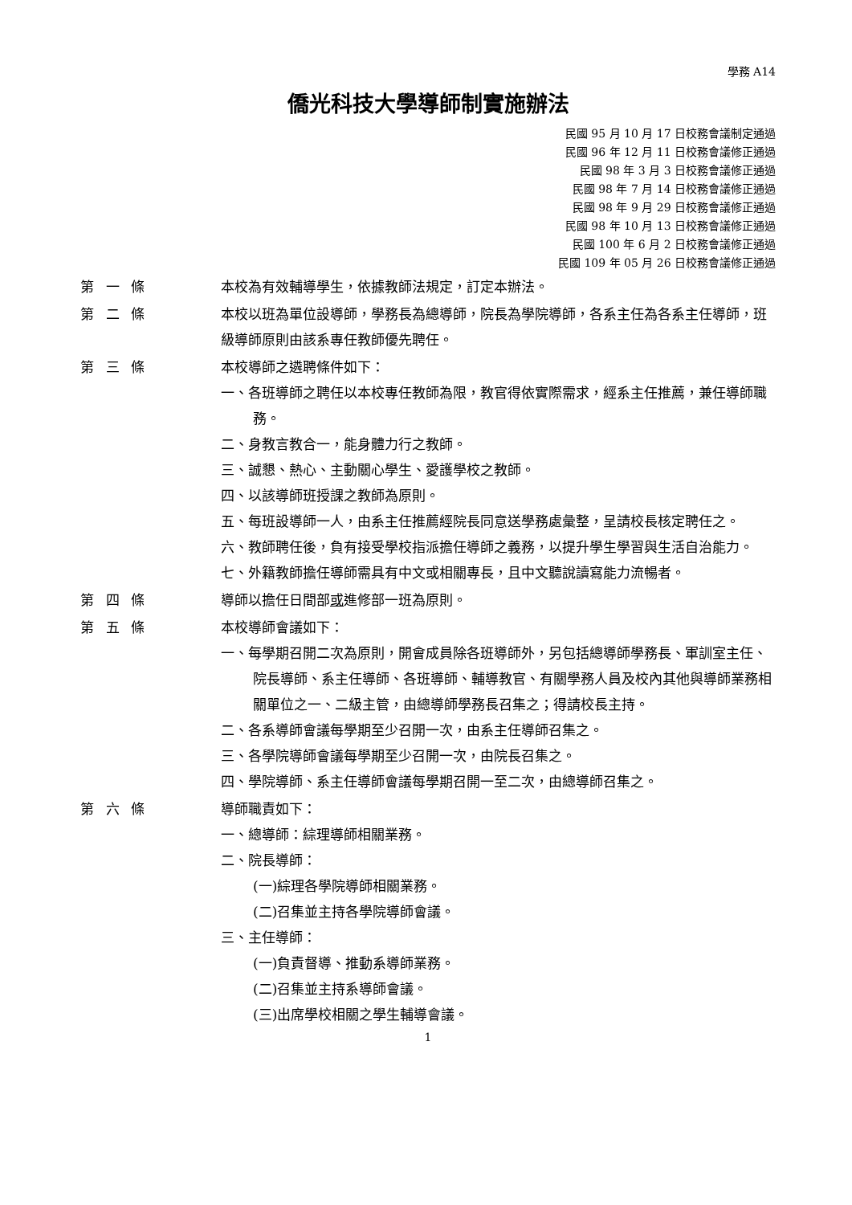學務 A14
僑光科技大學導師制實施辦法
民國 95 月 10 月 17 日校務會議制定通過
民國 96 年 12 月 11 日校務會議修正通過
民國 98 年 3 月 3 日校務會議修正通過
民國 98 年 7 月 14 日校務會議修正通過
民國 98 年 9 月 29 日校務會議修正通過
民國 98 年 10 月 13 日校務會議修正通過
民國 100 年 6 月 2 日校務會議修正通過
民國 109 年 05 月 26 日校務會議修正通過
第 一 條 本校為有效輔導學生，依據教師法規定，訂定本辦法。
第 二 條 本校以班為單位設導師，學務長為總導師，院長為學院導師，各系主任為各系主任導師，班級導師原則由該系專任教師優先聘任。
第 三 條 本校導師之遴聘條件如下：
一、各班導師之聘任以本校專任教師為限，教官得依實際需求，經系主任推薦，兼任導師職務。
二、身教言教合一，能身體力行之教師。
三、誠懇、熱心、主動關心學生、愛護學校之教師。
四、以該導師班授課之教師為原則。
五、每班設導師一人，由系主任推薦經院長同意送學務處彙整，呈請校長核定聘任之。
六、教師聘任後，負有接受學校指派擔任導師之義務，以提升學生學習與生活自治能力。
七、外籍教師擔任導師需具有中文或相關專長，且中文聽說讀寫能力流暢者。
第 四 條 導師以擔任日間部或進修部一班為原則。
第 五 條 本校導師會議如下：
一、每學期召開二次為原則，開會成員除各班導師外，另包括總導師學務長、軍訓室主任、院長導師、系主任導師、各班導師、輔導教官、有關學務人員及校內其他與導師業務相關單位之一、二級主管，由總導師學務長召集之；得請校長主持。
二、各系導師會議每學期至少召開一次，由系主任導師召集之。
三、各學院導師會議每學期至少召開一次，由院長召集之。
四、學院導師、系主任導師會議每學期召開一至二次，由總導師召集之。
第 六 條 導師職責如下：
一、總導師：綜理導師相關業務。
二、院長導師：
(一)綜理各學院導師相關業務。
(二)召集並主持各學院導師會議。
三、主任導師：
(一)負責督導、推動系導師業務。
(二)召集並主持系導師會議。
(三)出席學校相關之學生輔導會議。
1